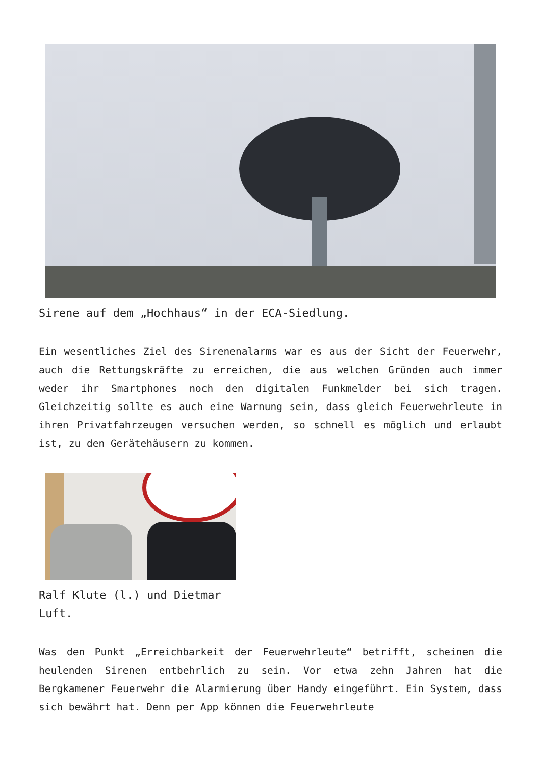Sirene auf dem „Hochhaus“ in der ECA-Siedlung.
Ein wesentliches Ziel des Sirenenalarms war es aus der Sicht der Feuerwehr, auch die Rettungskräfte zu erreichen, die aus welchen Gründen auch immer weder ihr Smartphones noch den digitalen Funkmelder bei sich tragen. Gleichzeitig sollte es auch eine Warnung sein, dass gleich Feuerwehrleute in ihren Privatfahrzeugen versuchen werden, so schnell es möglich und erlaubt ist, zu den Gerätehäusern zu kommen.
Ralf Klute (l.) und Dietmar Luft.
Was den Punkt „Erreichbarkeit der Feuerwehrleute“ betrifft, scheinen die heulenden Sirenen entbehrlich zu sein. Vor etwa zehn Jahren hat die Bergkamener Feuerwehr die Alarmierung über Handy eingeführt. Ein System, dass sich bewährt hat. Denn per App können die Feuerwehrleute